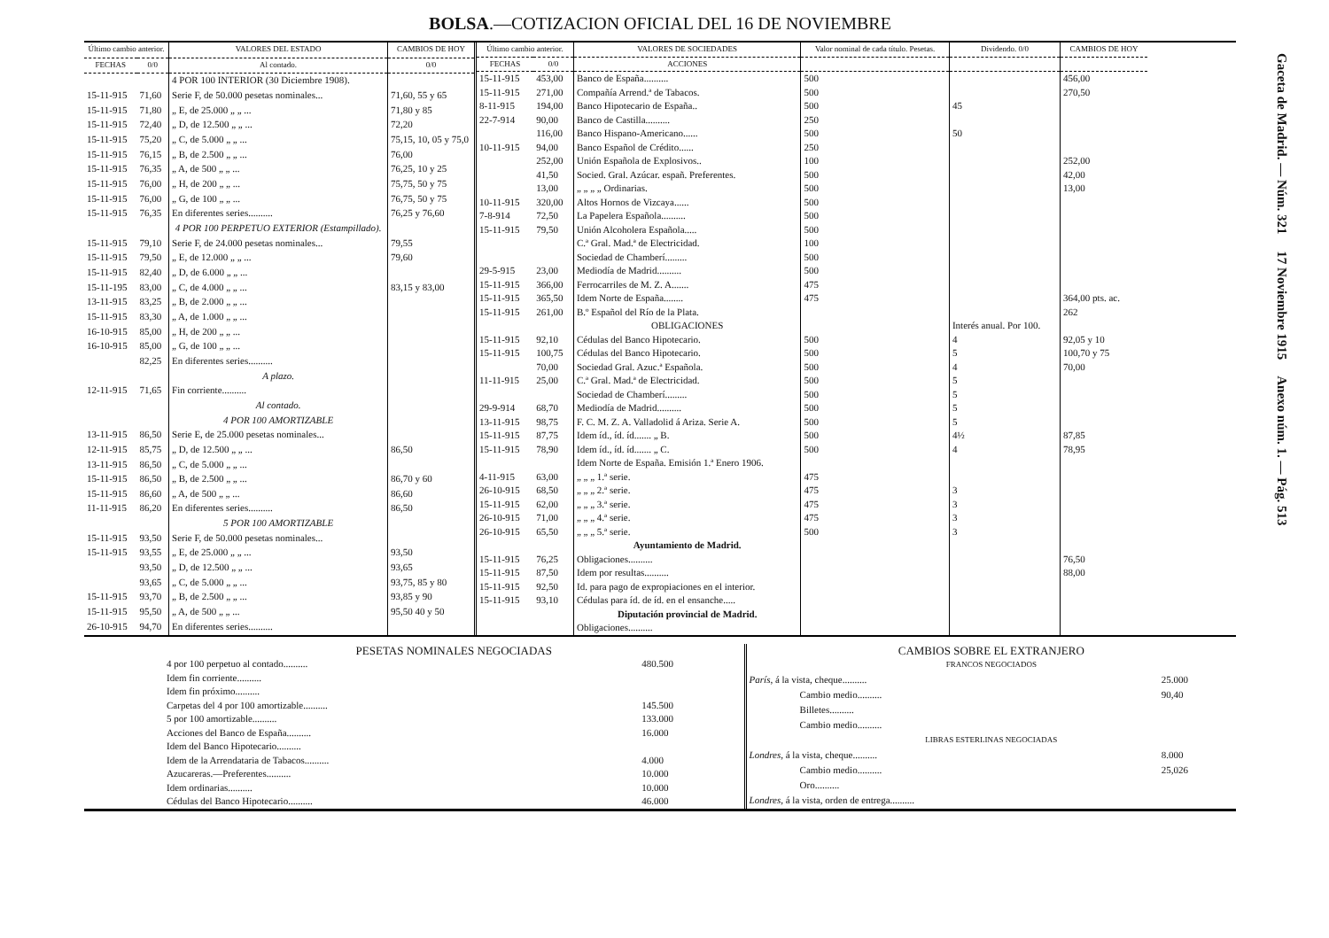BOLSA.—COTIZACION OFICIAL DEL 16 DE NOVIEMBRE
| Último cambio anterior. | | VALORES DEL ESTADO | CAMBIOS DE HOY |
| --- | --- | --- | --- |
| FECHAS | 0/0 | Al contado. | 0/0 |
| | | 4 POR 100 INTERIOR (30 Diciembre 1908). | |
| 15-11-915 | 71,60 | Serie F, de 50.000 pesetas nominales... | 71,60, 55 y 65 |
| 15-11-915 | 71,80 | „ E, de 25.000 „ „ ... | 71,80 y 85 |
| 15-11-915 | 72,40 | „ D, de 12.500 „ „ ... | 72,20 |
| 15-11-915 | 75,20 | „ C, de 5.000 „ „ ... | 75,15, 10, 05 y 75,0 |
| 15-11-915 | 76,15 | „ B, de 2.500 „ „ ... | 76,00 |
| 15-11-915 | 76,35 | „ A, de 500 „ „ ... | 76,25, 10 y 25 |
| 15-11-915 | 76,00 | „ H, de 200 „ „ ... | 75,75, 50 y 75 |
| 15-11-915 | 76,00 | „ G, de 100 „ „ ... | 76,75, 50 y 75 |
| 15-11-915 | 76,35 | En diferentes series.......... | 76,25 y 76,60 |
| | | 4 POR 100 PERPETUO EXTERIOR (Estampillado). | |
| 15-11-915 | 79,10 | Serie F, de 24.000 pesetas nominales... | 79,55 |
| 15-11-915 | 79,50 | „ E, de 12.000 „ „ ... | 79,60 |
| 15-11-915 | 82,40 | „ D, de 6.000 „ „ ... | |
| 15-11-195 | 83,00 | „ C, de 4.000 „ „ ... | 83,15 y 83,00 |
| 13-11-915 | 83,25 | „ B, de 2.000 „ „ ... | |
| 15-11-915 | 83,30 | „ A, de 1.000 „ „ ... | |
| 16-10-915 | 85,00 | „ H, de 200 „ „ ... | |
| 16-10-915 | 85,00 | „ G, de 100 „ „ ... | |
| | 82,25 | En diferentes series.......... | |
| | | A plazo. | |
| 12-11-915 | 71,65 | Fin corriente.......... | |
| | | Al contado. | |
| | | 4 POR 100 AMORTIZABLE | |
| 13-11-915 | 86,50 | Serie E, de 25.000 pesetas nominales... | |
| 12-11-915 | 85,75 | „ D, de 12.500 „ „ ... | 86,50 |
| 13-11-915 | 86,50 | „ C, de 5.000 „ „ ... | |
| 15-11-915 | 86,50 | „ B, de 2.500 „ „ ... | 86,70 y 60 |
| 15-11-915 | 86,60 | „ A, de 500 „ „ ... | 86,60 |
| 11-11-915 | 86,20 | En diferentes series.......... | 86,50 |
| | | 5 POR 100 AMORTIZABLE | |
| 15-11-915 | 93,50 | Serie F, de 50.000 pesetas nominales... | |
| 15-11-915 | 93,55 | „ E, de 25.000 „ „ ... | 93,50 |
| | 93,50 | „ D, de 12.500 „ „ ... | 93,65 |
| | 93,65 | „ C, de 5.000 „ „ ... | 93,75, 85 y 80 |
| 15-11-915 | 93,70 | „ B, de 2.500 „ „ ... | 93,85 y 90 |
| 15-11-915 | 95,50 | „ A, de 500 „ „ ... | 95,50 40 y 50 |
| 26-10-915 | 94,70 | En diferentes series.......... | |
| Último cambio anterior. | | VALORES DE SOCIEDADES | Valor nominal de cada título. Pesetas. | Dividendo. 0/0 | CAMBIOS DE HOY |
| --- | --- | --- | --- | --- | --- |
| FECHAS | 0/0 | ACCIONES | | | |
| 15-11-915 | 453,00 | Banco de España.......... | 500 | | 456,00 |
| 15-11-915 | 271,00 | Compañía Arrend.ª de Tabacos. | 500 | | 270,50 |
| 8-11-915 | 194,00 | Banco Hipotecario de España.. | 500 | 45 | |
| 22-7-914 | 90,00 | Banco de Castilla.......... | 250 | | |
| | 116,00 | Banco Hispano-Americano...... | 500 | 50 | |
| 10-11-915 | 94,00 | Banco Español de Crédito...... | 250 | | |
| | 252,00 | Unión Española de Explosivos.. | 100 | | 252,00 |
| | 41,50 | Socied. Gral. Azúcar. españ. Preferentes. | 500 | | 42,00 |
| | 13,00 | „ „ „ „ Ordinarias. | 500 | | 13,00 |
| 10-11-915 | 320,00 | Altos Hornos de Vizcaya...... | 500 | | |
| 7-8-914 | 72,50 | La Papelera Española.......... | 500 | | |
| 15-11-915 | 79,50 | Unión Alcoholera Española..... | 500 | | |
| | | C.ª Gral. Mad.ª de Electricidad. | 100 | | |
| | | Sociedad de Chamberí......... | 500 | | |
| 29-5-915 | 23,00 | Mediodía de Madrid.......... | 500 | | |
| 15-11-915 | 366,00 | Ferrocarriles de M. Z. A....... | 475 | | |
| 15-11-915 | 365,50 | Idem Norte de España........ | 475 | | 364,00 pts. ac. |
| 15-11-915 | 261,00 | B.º Español del Río de la Plata. | | | 262 |
| | | OBLIGACIONES | | Interés anual. Por 100. | |
| 15-11-915 | 92,10 | Cédulas del Banco Hipotecario. | 500 | 4 | 92,05 y 10 |
| 15-11-915 | 100,75 | Cédulas del Banco Hipotecario. | 500 | 5 | 100,70 y 75 |
| | 70,00 | Sociedad Gral. Azuc.ª Española. | 500 | 4 | 70,00 |
| 11-11-915 | 25,00 | C.ª Gral. Mad.ª de Electricidad. | 500 | 5 | |
| | | Sociedad de Chamberí......... | 500 | 5 | |
| 29-9-914 | 68,70 | Mediodía de Madrid.......... | 500 | 5 | |
| 13-11-915 | 98,75 | F. C. M. Z. A. Valladolid á Ariza. Serie A. | 500 | 5 | |
| 15-11-915 | 87,75 | Idem íd., íd. íd....... „ B. | 500 | 4½ | 87,85 |
| 15-11-915 | 78,90 | Idem íd., íd. íd....... „ C. | 500 | 4 | 78,95 |
| | | Idem Norte de España. Emisión 1.ª Enero 1906. | | | |
| 4-11-915 | 63,00 | „ „ „ 1.ª serie. | 475 | | |
| 26-10-915 | 68,50 | „ „ „ 2.ª serie. | 475 | 3 | |
| 15-11-915 | 62,00 | „ „ „ 3.ª serie. | 475 | 3 | |
| 26-10-915 | 71,00 | „ „ „ 4.ª serie. | 475 | 3 | |
| 26-10-915 | 65,50 | „ „ „ 5.ª serie. | 500 | 3 | |
| | | Ayuntamiento de Madrid. | | | |
| 15-11-915 | 76,25 | Obligaciones.......... | | | 76,50 |
| 15-11-915 | 87,50 | Idem por resultas.......... | | | 88,00 |
| 15-11-915 | 92,50 | Id. para pago de expropiaciones en el interior. | | | |
| 15-11-915 | 93,10 | Cédulas para íd. de íd. en el ensanche..... | | | |
| | | Diputación provincial de Madrid. | | | |
| | | Obligaciones.......... | | | |
| PESETAS NOMINALES NEGOCIADAS | |
| 4 por 100 perpetuo al contado.......... | 480.500 |
| Idem fin corriente.......... | |
| Idem fin próximo.......... | |
| Carpetas del 4 por 100 amortizable.......... | 145.500 |
| 5 por 100 amortizable.......... | 133.000 |
| Acciones del Banco de España.......... | 16.000 |
| Idem del Banco Hipotecario.......... | |
| Idem de la Arrendataria de Tabacos.......... | 4.000 |
| Azucareras.—Preferentes.......... | 10.000 |
| Idem ordinarias.......... | 10.000 |
| Cédulas del Banco Hipotecario.......... | 46.000 |
| CAMBIOS SOBRE EL EXTRANJERO | |
| FRANCOS NEGOCIADOS | |
| París , á la vista, cheque.......... | 25.000 |
| Cambio medio.......... | 90,40 |
| Billetes.......... | |
| Cambio medio.......... | |
| LIBRAS ESTERLINAS NEGOCIADAS | |
| Londres , á la vista, cheque.......... | 8.000 |
| Cambio medio.......... | 25,026 |
| Oro.......... | |
| Londres , á la vista, orden de entrega.......... | |
Gaceta de Madrid. — Núm. 321 17 Noviembre 1915 Anexo núm. 1. — Pág. 513